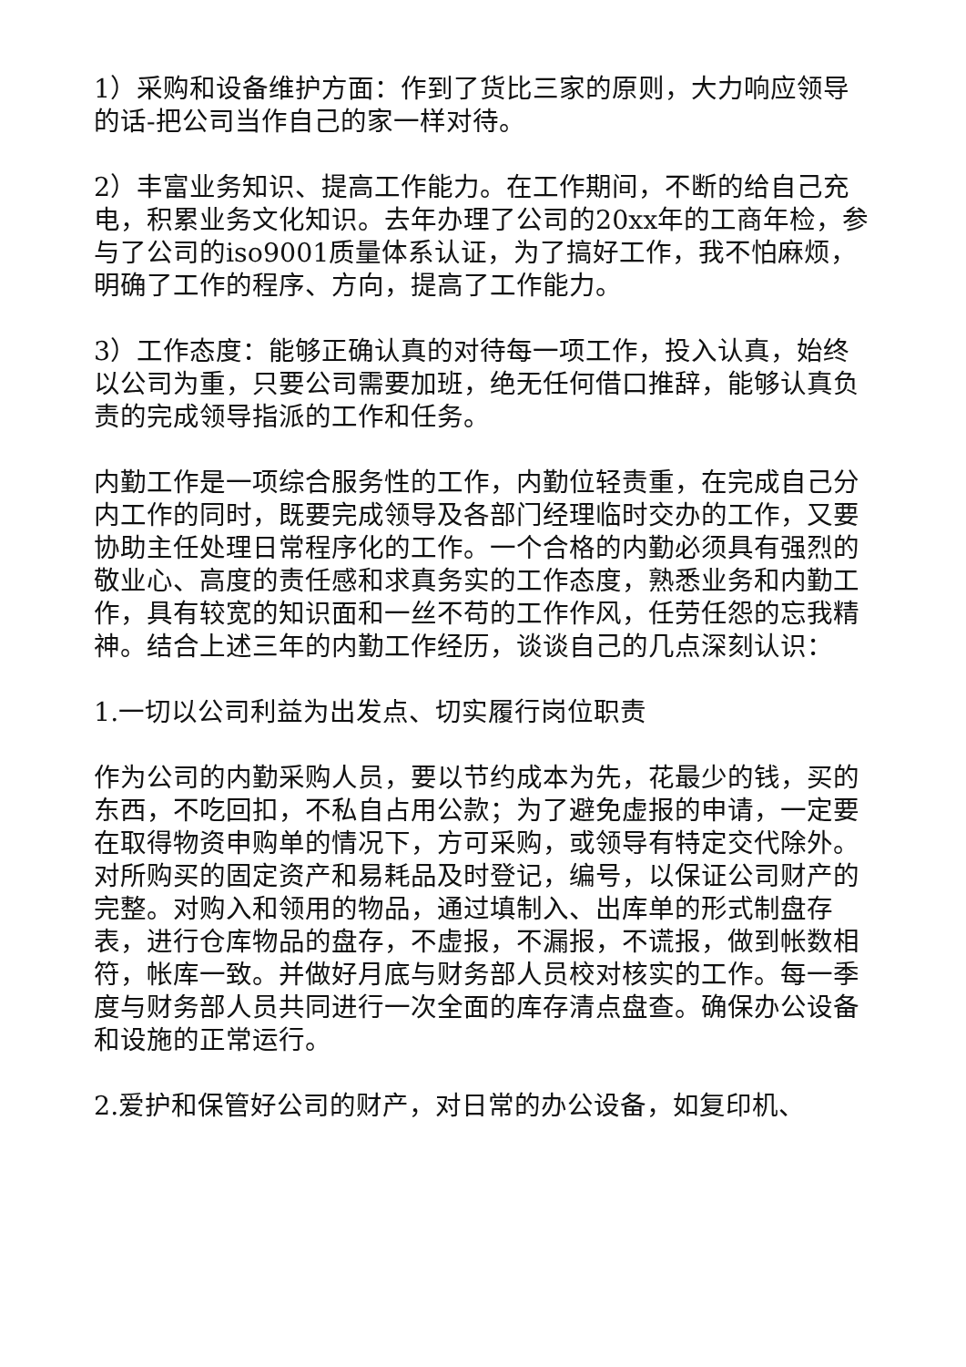1）采购和设备维护方面：作到了货比三家的原则，大力响应领导的话-把公司当作自己的家一样对待。
2）丰富业务知识、提高工作能力。在工作期间，不断的给自己充电，积累业务文化知识。去年办理了公司的20xx年的工商年检，参与了公司的iso9001质量体系认证，为了搞好工作，我不怕麻烦，明确了工作的程序、方向，提高了工作能力。
3）工作态度：能够正确认真的对待每一项工作，投入认真，始终以公司为重，只要公司需要加班，绝无任何借口推辞，能够认真负责的完成领导指派的工作和任务。
内勤工作是一项综合服务性的工作，内勤位轻责重，在完成自己分内工作的同时，既要完成领导及各部门经理临时交办的工作，又要协助主任处理日常程序化的工作。一个合格的内勤必须具有强烈的敬业心、高度的责任感和求真务实的工作态度，熟悉业务和内勤工作，具有较宽的知识面和一丝不苟的工作作风，任劳任怨的忘我精神。结合上述三年的内勤工作经历，谈谈自己的几点深刻认识：
1.一切以公司利益为出发点、切实履行岗位职责
作为公司的内勤采购人员，要以节约成本为先，花最少的钱，买的东西，不吃回扣，不私自占用公款；为了避免虚报的申请，一定要在取得物资申购单的情况下，方可采购，或领导有特定交代除外。对所购买的固定资产和易耗品及时登记，编号，以保证公司财产的完整。对购入和领用的物品，通过填制入、出库单的形式制盘存表，进行仓库物品的盘存，不虚报，不漏报，不谎报，做到帐数相符，帐库一致。并做好月底与财务部人员校对核实的工作。每一季度与财务部人员共同进行一次全面的库存清点盘查。确保办公设备和设施的正常运行。
2.爱护和保管好公司的财产，对日常的办公设备，如复印机、